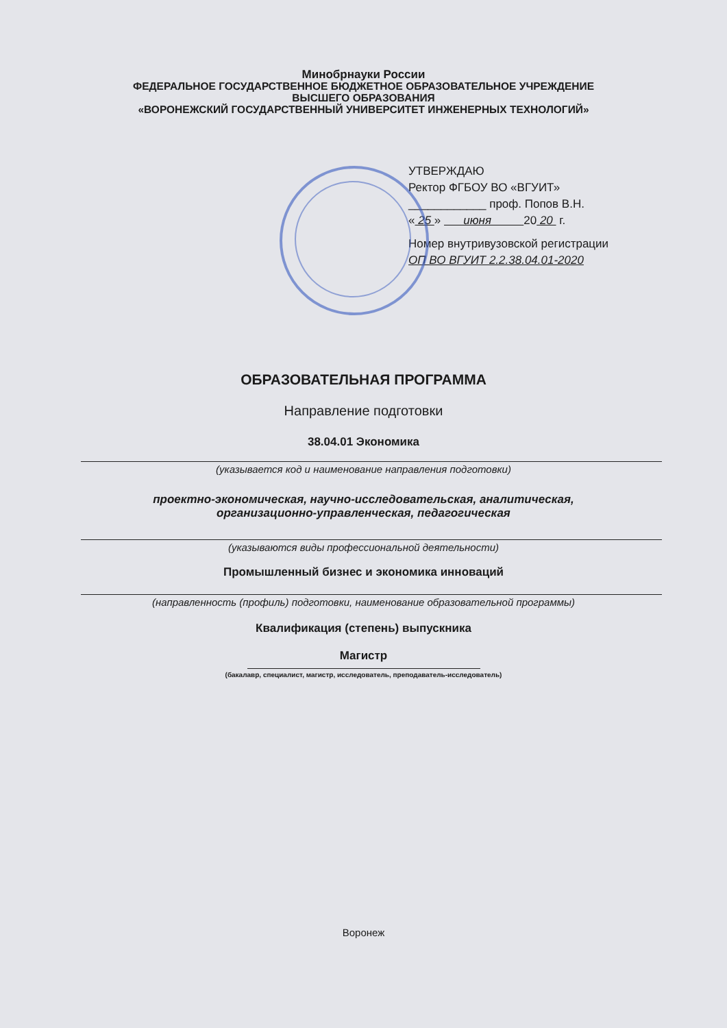Минобрнауки России
ФЕДЕРАЛЬНОЕ ГОСУДАРСТВЕННОЕ БЮДЖЕТНОЕ ОБРАЗОВАТЕЛЬНОЕ УЧРЕЖДЕНИЕ
ВЫСШЕГО ОБРАЗОВАНИЯ
«ВОРОНЕЖСКИЙ ГОСУДАРСТВЕННЫЙ УНИВЕРСИТЕТ ИНЖЕНЕРНЫХ ТЕХНОЛОГИЙ»
УТВЕРЖДАЮ
Ректор ФГБОУ ВО «ВГУИТ»
____________ проф. Попов В.Н.
« 25 » июня 20 20 г.
Номер внутривузовской регистрации
ОП ВО ВГУИТ 2.2.38.04.01-2020
ОБРАЗОВАТЕЛЬНАЯ ПРОГРАММА
Направление подготовки
38.04.01 Экономика
(указывается код и наименование направления подготовки)
проектно-экономическая, научно-исследовательская, аналитическая,
организационно-управленческая, педагогическая
(указываются виды профессиональной деятельности)
Промышленный бизнес и экономика инноваций
(направленность (профиль) подготовки, наименование образовательной программы)
Квалификация (степень) выпускника
Магистр
(бакалавр, специалист, магистр, исследователь, преподаватель-исследователь)
Воронеж